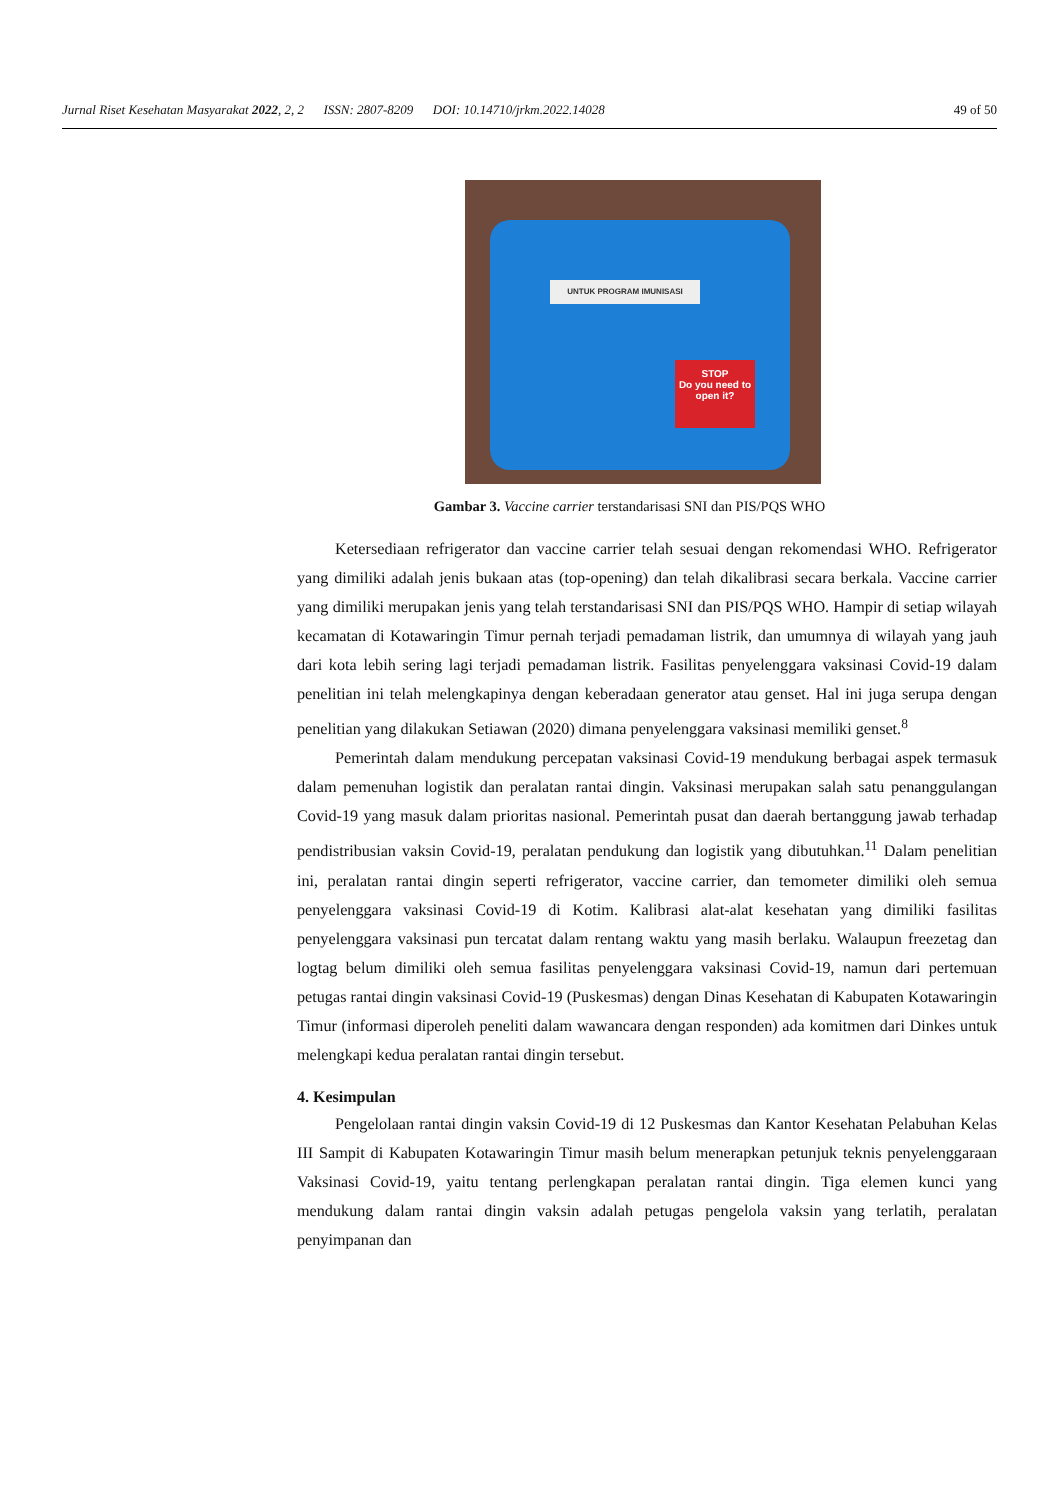Jurnal Riset Kesehatan Masyarakat 2022, 2, 2 ISSN: 2807-8209 DOI: 10.14710/jrkm.2022.14028 49 of 50
UNTUK PROGRAM IMUNISASI
STOP
Do you need to open it?
Gambar 3. Vaccine carrier terstandarisasi SNI dan PIS/PQS WHO
Ketersediaan refrigerator dan vaccine carrier telah sesuai dengan rekomendasi WHO. Refrigerator yang dimiliki adalah jenis bukaan atas (top-opening) dan telah dikalibrasi secara berkala. Vaccine carrier yang dimiliki merupakan jenis yang telah terstandarisasi SNI dan PIS/PQS WHO. Hampir di setiap wilayah kecamatan di Kotawaringin Timur pernah terjadi pemadaman listrik, dan umumnya di wilayah yang jauh dari kota lebih sering lagi terjadi pemadaman listrik. Fasilitas penyelenggara vaksinasi Covid-19 dalam penelitian ini telah melengkapinya dengan keberadaan generator atau genset. Hal ini juga serupa dengan penelitian yang dilakukan Setiawan (2020) dimana penyelenggara vaksinasi memiliki genset.<sup>8</sup>
Pemerintah dalam mendukung percepatan vaksinasi Covid-19 mendukung berbagai aspek termasuk dalam pemenuhan logistik dan peralatan rantai dingin. Vaksinasi merupakan salah satu penanggulangan Covid-19 yang masuk dalam prioritas nasional. Pemerintah pusat dan daerah bertanggung jawab terhadap pendistribusian vaksin Covid-19, peralatan pendukung dan logistik yang dibutuhkan.<sup>11</sup> Dalam penelitian ini, peralatan rantai dingin seperti refrigerator, vaccine carrier, dan temometer dimiliki oleh semua penyelenggara vaksinasi Covid-19 di Kotim. Kalibrasi alat-alat kesehatan yang dimiliki fasilitas penyelenggara vaksinasi pun tercatat dalam rentang waktu yang masih berlaku. Walaupun freezetag dan logtag belum dimiliki oleh semua fasilitas penyelenggara vaksinasi Covid-19, namun dari pertemuan petugas rantai dingin vaksinasi Covid-19 (Puskesmas) dengan Dinas Kesehatan di Kabupaten Kotawaringin Timur (informasi diperoleh peneliti dalam wawancara dengan responden) ada komitmen dari Dinkes untuk melengkapi kedua peralatan rantai dingin tersebut.
4. Kesimpulan
Pengelolaan rantai dingin vaksin Covid-19 di 12 Puskesmas dan Kantor Kesehatan Pelabuhan Kelas III Sampit di Kabupaten Kotawaringin Timur masih belum menerapkan petunjuk teknis penyelenggaraan Vaksinasi Covid-19, yaitu tentang perlengkapan peralatan rantai dingin. Tiga elemen kunci yang mendukung dalam rantai dingin vaksin adalah petugas pengelola vaksin yang terlatih, peralatan penyimpanan dan